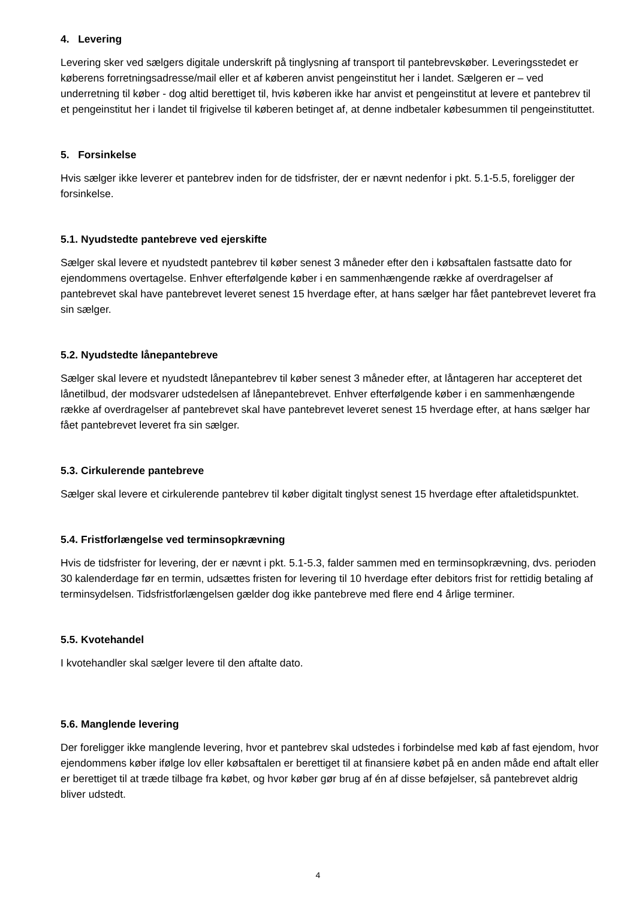4. Levering
Levering sker ved sælgers digitale underskrift på tinglysning af transport til pantebrevskøber. Leveringsstedet er køberens forretningsadresse/mail eller et af køberen anvist pengeinstitut her i landet. Sælgeren er – ved underretning til køber - dog altid berettiget til, hvis køberen ikke har anvist et pengeinstitut at levere et pantebrev til et pengeinstitut her i landet til frigivelse til køberen betinget af, at denne indbetaler købesummen til pengeinstituttet.
5. Forsinkelse
Hvis sælger ikke leverer et pantebrev inden for de tidsfrister, der er nævnt nedenfor i pkt. 5.1-5.5, foreligger der forsinkelse.
5.1. Nyudstedte pantebreve ved ejerskifte
Sælger skal levere et nyudstedt pantebrev til køber senest 3 måneder efter den i købsaftalen fastsatte dato for ejendommens overtagelse. Enhver efterfølgende køber i en sammenhængende række af overdragelser af pantebrevet skal have pantebrevet leveret senest 15 hverdage efter, at hans sælger har fået pantebrevet leveret fra sin sælger.
5.2. Nyudstedte lånepantebreve
Sælger skal levere et nyudstedt lånepantebrev til køber senest 3 måneder efter, at låntageren har accepteret det lånetilbud, der modsvarer udstedelsen af lånepantebrevet. Enhver efterfølgende køber i en sammenhængende række af overdragelser af pantebrevet skal have pantebrevet leveret senest 15 hverdage efter, at hans sælger har fået pantebrevet leveret fra sin sælger.
5.3. Cirkulerende pantebreve
Sælger skal levere et cirkulerende pantebrev til køber digitalt tinglyst senest 15 hverdage efter aftaletidspunktet.
5.4. Fristforlængelse ved terminsopkrævning
Hvis de tidsfrister for levering, der er nævnt i pkt. 5.1-5.3, falder sammen med en terminsopkrævning, dvs. perioden 30 kalenderdage før en termin, udsættes fristen for levering til 10 hverdage efter debitors frist for rettidig betaling af terminsydelsen. Tidsfristforlængelsen gælder dog ikke pantebreve med flere end 4 årlige terminer.
5.5. Kvotehandel
I kvotehandler skal sælger levere til den aftalte dato.
5.6. Manglende levering
Der foreligger ikke manglende levering, hvor et pantebrev skal udstedes i forbindelse med køb af fast ejendom, hvor ejendommens køber ifølge lov eller købsaftalen er berettiget til at finansiere købet på en anden måde end aftalt eller er berettiget til at træde tilbage fra købet, og hvor køber gør brug af én af disse beføjelser, så pantebrevet aldrig bliver udstedt.
4